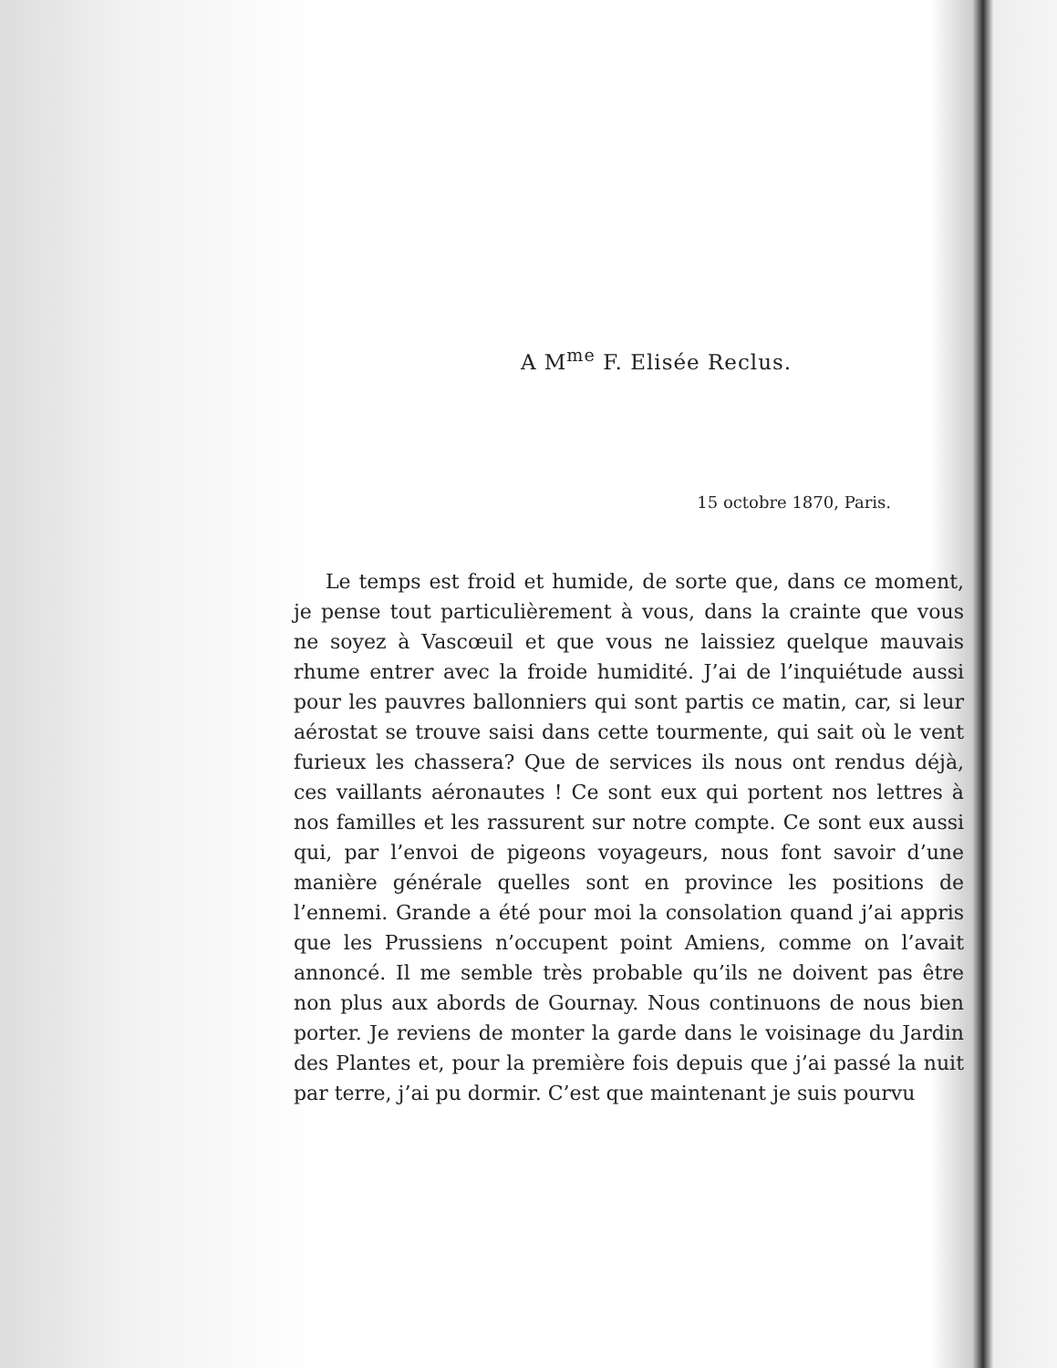A M<sup>me</sup> F. Elisée Reclus.
15 octobre 1870, Paris.
Le temps est froid et humide, de sorte que, dans ce moment, je pense tout particulièrement à vous, dans la crainte que vous ne soyez à Vascœuil et que vous ne laissiez quelque mauvais rhume entrer avec la froide humidité. J’ai de l’inquiétude aussi pour les pauvres ballonniers qui sont partis ce matin, car, si leur aérostat se trouve saisi dans cette tourmente, qui sait où le vent furieux les chassera? Que de services ils nous ont rendus déjà, ces vaillants aéronautes ! Ce sont eux qui portent nos lettres à nos familles et les rassurent sur notre compte. Ce sont eux aussi qui, par l’envoi de pigeons voyageurs, nous font savoir d’une manière générale quelles sont en province les positions de l’ennemi. Grande a été pour moi la consolation quand j’ai appris que les Prussiens n’occupent point Amiens, comme on l’avait annoncé. Il me semble très probable qu’ils ne doivent pas être non plus aux abords de Gournay. Nous continuons de nous bien porter. Je reviens de monter la garde dans le voisinage du Jardin des Plantes et, pour la première fois depuis que j’ai passé la nuit par terre, j’ai pu dormir. C’est que maintenant je suis pourvu